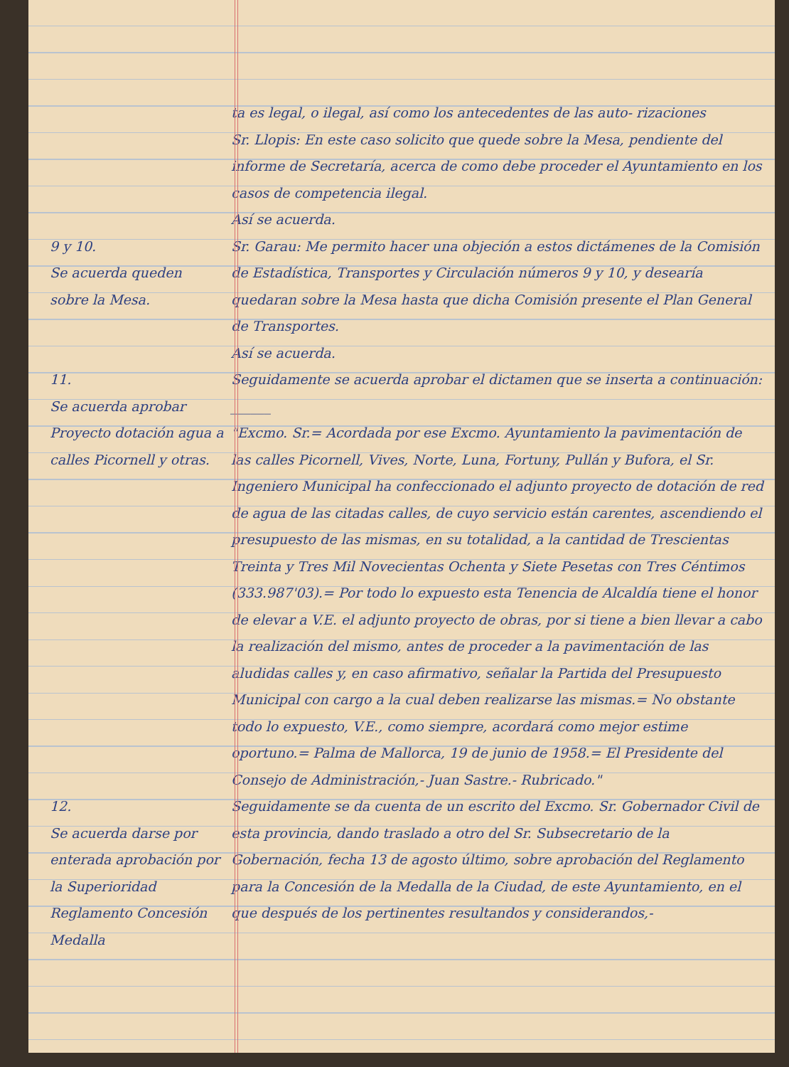ta es legal, o ilegal, así como los antecedentes de las auto- rizaciones
Sr. Llopis: En este caso solicito que quede sobre la Mesa, pendiente del informe de Secretaría, acerca de como debe proceder el Ayuntamiento en los casos de competencia ilegal.
Así se acuerda.
9 y 10.
Se acuerda queden sobre la Mesa.
Sr. Garau: Me permito hacer una objeción a estos dictámenes de la Comisión de Estadística, Transportes y Circulación números 9 y 10, y desearía quedaran sobre la Mesa hasta que dicha Comisión presente el Plan General de Transportes.
Así se acuerda.
11.
Se acuerda aprobar Proyecto dotación agua a calles Picornell y otras.
Seguidamente se acuerda aprobar el dictamen que se inserta a continuación: ______
"Excmo. Sr.= Acordada por ese Excmo. Ayuntamiento la pavimentación de las calles Picornell, Vives, Norte, Luna, Fortuny, Pullán y Bufora, el Sr. Ingeniero Municipal ha confeccionado el adjunto proyecto de dotación de red de agua de las citadas calles, de cuyo servicio están carentes, ascendiendo el presupuesto de las mismas, en su totalidad, a la cantidad de Trescientas Treinta y Tres Mil Novecientas Ochenta y Siete Pesetas con Tres Céntimos (333.987'03).= Por todo lo expuesto esta Tenencia de Alcaldía tiene el honor de elevar a V.E. el adjunto proyecto de obras, por si tiene a bien llevar a cabo la realización del mismo, antes de proceder a la pavimentación de las aludidas calles y, en caso afirmativo, señalar la Partida del Presupuesto Municipal con cargo a la cual deben realizarse las mismas.= No obstante todo lo expuesto, V.E., como siempre, acordará como mejor estime oportuno.= Palma de Mallorca, 19 de junio de 1958.= El Presidente del Consejo de Administración,- Juan Sastre.- Rubricado."
12.
Se acuerda darse por enterada aprobación por la Superioridad Reglamento Concesión Medalla
Seguidamente se da cuenta de un escrito del Excmo. Sr. Gobernador Civil de esta provincia, dando traslado a otro del Sr. Subsecretario de la Gobernación, fecha 13 de agosto último, sobre aprobación del Reglamento para la Concesión de la Medalla de la Ciudad, de este Ayuntamiento, en el que después de los pertinentes resultandos y considerandos,-